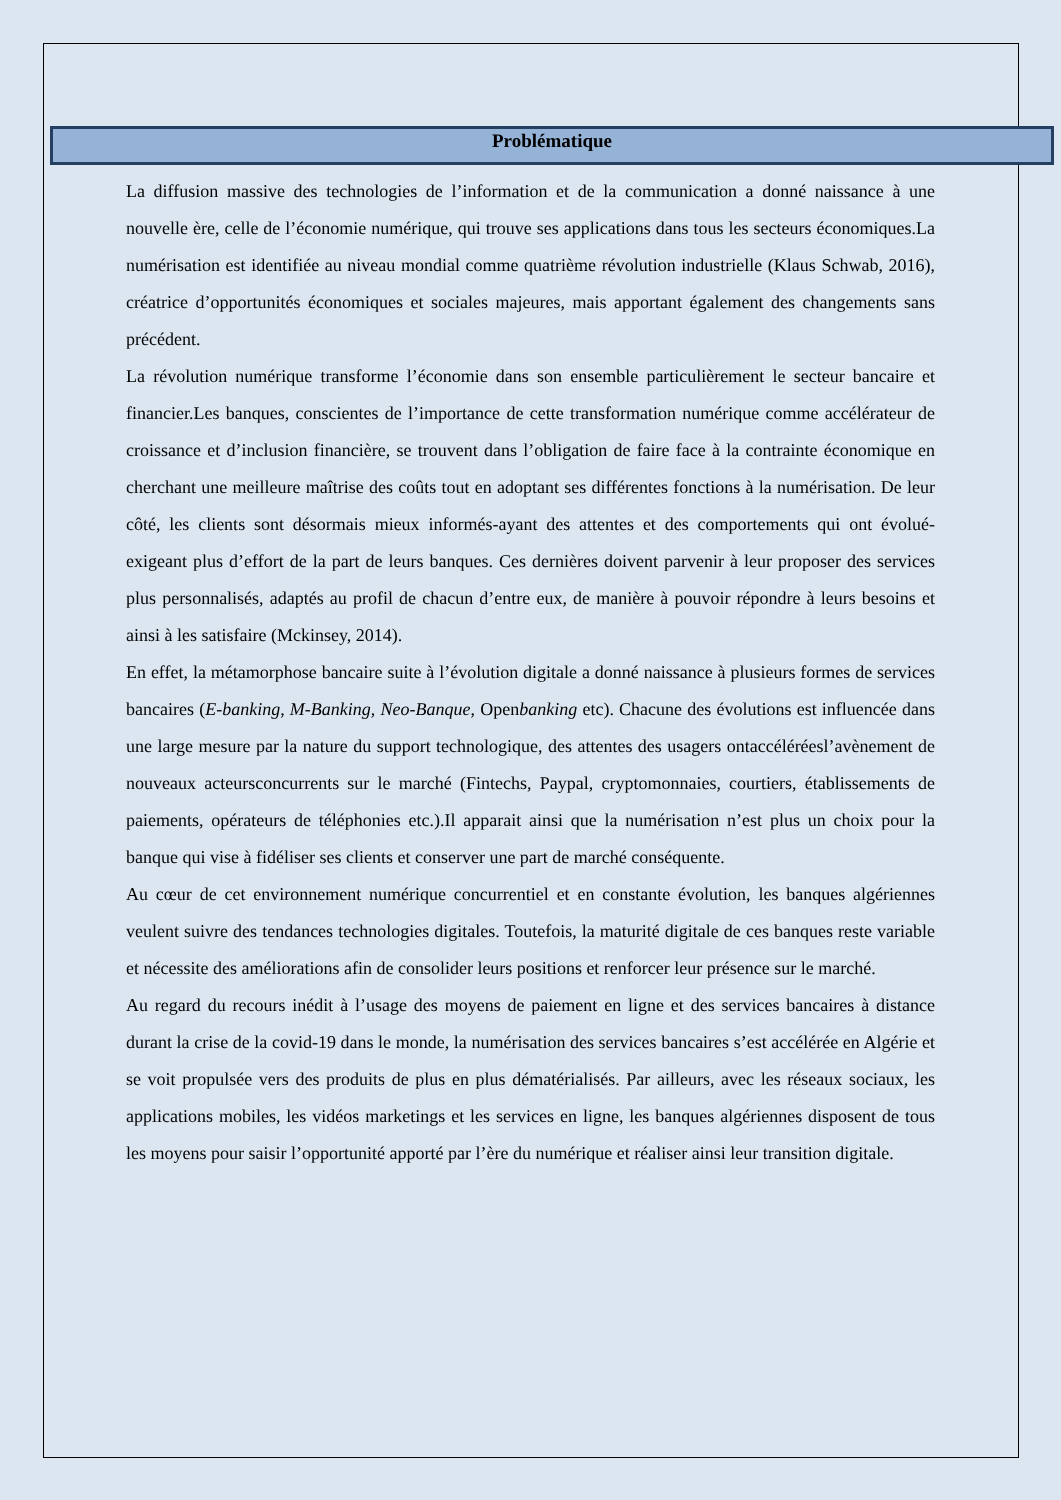Problématique
La diffusion massive des technologies de l’information et de la communication a donné naissance à une nouvelle ère, celle de l’économie numérique, qui trouve ses applications dans tous les secteurs économiques.La numérisation est identifiée au niveau mondial comme quatrième révolution industrielle (Klaus Schwab, 2016), créatrice d’opportunités économiques et sociales majeures, mais apportant également des changements sans précédent.
La révolution numérique transforme l’économie dans son ensemble particulièrement le secteur bancaire et financier.Les banques, conscientes de l’importance de cette transformation numérique comme accélérateur de croissance et d’inclusion financière, se trouvent dans l’obligation de faire face à la contrainte économique en cherchant une meilleure maîtrise des coûts tout en adoptant ses différentes fonctions à la numérisation. De leur côté, les clients sont désormais mieux informés-ayant des attentes et des comportements qui ont évolué- exigeant plus d’effort de la part de leurs banques. Ces dernières doivent parvenir à leur proposer des services plus personnalisés, adaptés au profil de chacun d’entre eux, de manière à pouvoir répondre à leurs besoins et ainsi à les satisfaire (Mckinsey, 2014).
En effet, la métamorphose bancaire suite à l’évolution digitale a donné naissance à plusieurs formes de services bancaires (E-banking, M-Banking, Neo-Banque, Openbanking etc). Chacune des évolutions est influencée dans une large mesure par la nature du support technologique, des attentes des usagers ontaccéléréesl’avènement de nouveaux acteursconcurrents sur le marché (Fintechs, Paypal, cryptomonnaies, courtiers, établissements de paiements, opérateurs de téléphonies etc.).Il apparait ainsi que la numérisation n’est plus un choix pour la banque qui vise à fidéliser ses clients et conserver une part de marché conséquente.
Au cœur de cet environnement numérique concurrentiel et en constante évolution, les banques algériennes veulent suivre des tendances technologies digitales. Toutefois, la maturité digitale de ces banques reste variable et nécessite des améliorations afin de consolider leurs positions et renforcer leur présence sur le marché.
Au regard du recours inédit à l’usage des moyens de paiement en ligne et des services bancaires à distance durant la crise de la covid-19 dans le monde, la numérisation des services bancaires s’est accélérée en Algérie et se voit propulsée vers des produits de plus en plus dématérialisés. Par ailleurs, avec les réseaux sociaux, les applications mobiles, les vidéos marketings et les services en ligne, les banques algériennes disposent de tous les moyens pour saisir l’opportunité apporté par l’ère du numérique et réaliser ainsi leur transition digitale.